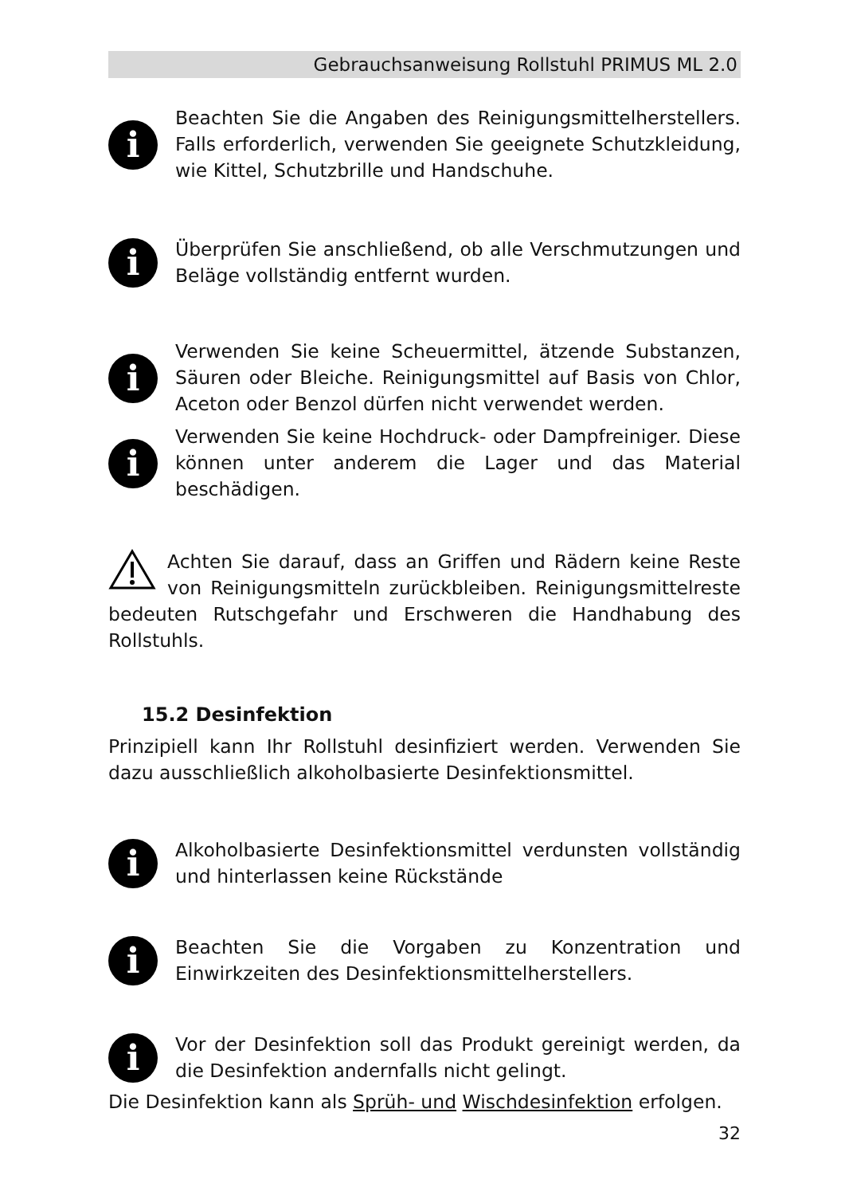Gebrauchsanweisung Rollstuhl PRIMUS ML 2.0
i
Beachten Sie die Angaben des Reinigungsmittelherstellers. Falls erforderlich, verwenden Sie geeignete Schutzkleidung, wie Kittel, Schutzbrille und Handschuhe.
i
Überprüfen Sie anschließend, ob alle Verschmutzungen und Beläge vollständig entfernt wurden.
i
Verwenden Sie keine Scheuermittel, ätzende Substanzen, Säuren oder Bleiche. Reinigungsmittel auf Basis von Chlor, Aceton oder Benzol dürfen nicht verwendet werden.
i
Verwenden Sie keine Hochdruck- oder Dampfreiniger. Diese können unter anderem die Lager und das Material beschädigen.
Achten Sie darauf, dass an Griffen und Rädern keine Reste von Reinigungsmitteln zurückbleiben. Reinigungsmittelreste bedeuten Rutschgefahr und Erschweren die Handhabung des Rollstuhls.
15.2 Desinfektion
Prinzipiell kann Ihr Rollstuhl desinfiziert werden. Verwenden Sie dazu ausschließlich alkoholbasierte Desinfektionsmittel.
i
Alkoholbasierte Desinfektionsmittel verdunsten vollständig und hinterlassen keine Rückstände
i
Beachten Sie die Vorgaben zu Konzentration und Einwirkzeiten des Desinfektionsmittelherstellers.
i
Vor der Desinfektion soll das Produkt gereinigt werden, da die Desinfektion andernfalls nicht gelingt.
Die Desinfektion kann als Sprüh- und Wischdesinfektion erfolgen.
32